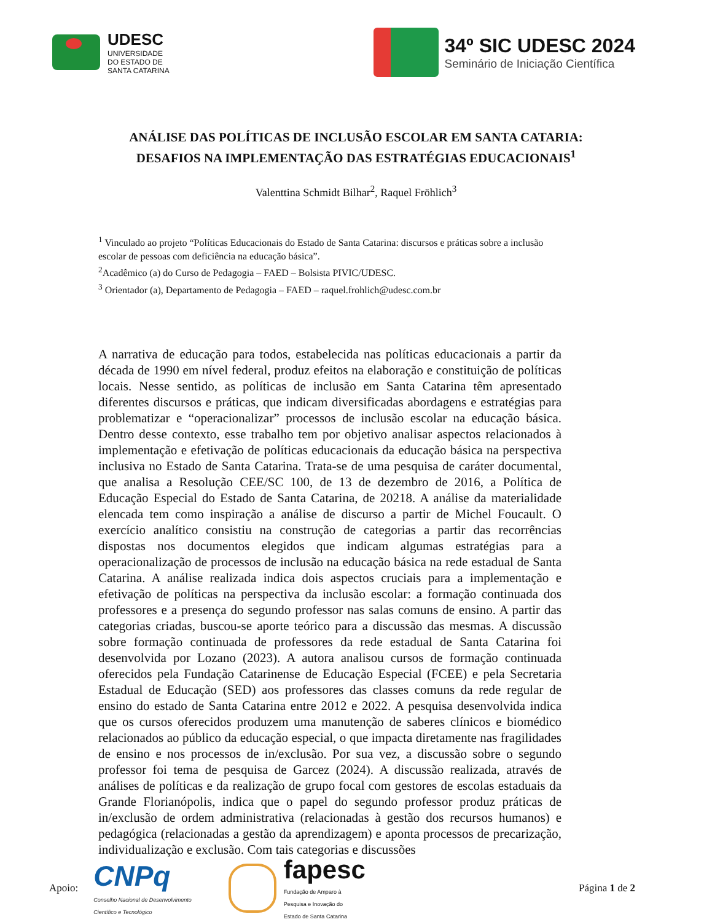UDESC
UNIVERSIDADE
DO ESTADO DE
SANTA CATARINA
34º SIC UDESC 2024
Seminário de Iniciação Científica
ANÁLISE DAS POLÍTICAS DE INCLUSÃO ESCOLAR EM SANTA CATARIA:
DESAFIOS NA IMPLEMENTAÇÃO DAS ESTRATÉGIAS EDUCACIONAIS<sup>1</sup>
Valenttina Schmidt Bilhar<sup>2</sup>, Raquel Fröhlich<sup>3</sup>
<sup>1</sup> Vinculado ao projeto “Políticas Educacionais do Estado de Santa Catarina: discursos e práticas sobre a inclusão escolar de pessoas com deficiência na educação básica”.
<sup>2</sup> Acadêmico (a) do Curso de Pedagogia – FAED – Bolsista PIVIC/UDESC.
<sup>3</sup> Orientador (a), Departamento de Pedagogia – FAED – raquel.frohlich@udesc.com.br
A narrativa de educação para todos, estabelecida nas políticas educacionais a partir da década de 1990 em nível federal, produz efeitos na elaboração e constituição de políticas locais. Nesse sentido, as políticas de inclusão em Santa Catarina têm apresentado diferentes discursos e práticas, que indicam diversificadas abordagens e estratégias para problematizar e “operacionalizar” processos de inclusão escolar na educação básica. Dentro desse contexto, esse trabalho tem por objetivo analisar aspectos relacionados à implementação e efetivação de políticas educacionais da educação básica na perspectiva inclusiva no Estado de Santa Catarina. Trata-se de uma pesquisa de caráter documental, que analisa a Resolução CEE/SC 100, de 13 de dezembro de 2016, a Política de Educação Especial do Estado de Santa Catarina, de 20218. A análise da materialidade elencada tem como inspiração a análise de discurso a partir de Michel Foucault. O exercício analítico consistiu na construção de categorias a partir das recorrências dispostas nos documentos elegidos que indicam algumas estratégias para a operacionalização de processos de inclusão na educação básica na rede estadual de Santa Catarina. A análise realizada indica dois aspectos cruciais para a implementação e efetivação de políticas na perspectiva da inclusão escolar: a formação continuada dos professores e a presença do segundo professor nas salas comuns de ensino. A partir das categorias criadas, buscou-se aporte teórico para a discussão das mesmas. A discussão sobre formação continuada de professores da rede estadual de Santa Catarina foi desenvolvida por Lozano (2023). A autora analisou cursos de formação continuada oferecidos pela Fundação Catarinense de Educação Especial (FCEE) e pela Secretaria Estadual de Educação (SED) aos professores das classes comuns da rede regular de ensino do estado de Santa Catarina entre 2012 e 2022. A pesquisa desenvolvida indica que os cursos oferecidos produzem uma manutenção de saberes clínicos e biomédico relacionados ao público da educação especial, o que impacta diretamente nas fragilidades de ensino e nos processos de in/exclusão. Por sua vez, a discussão sobre o segundo professor foi tema de pesquisa de Garcez (2024). A discussão realizada, através de análises de políticas e da realização de grupo focal com gestores de escolas estaduais da Grande Florianópolis, indica que o papel do segundo professor produz práticas de in/exclusão de ordem administrativa (relacionadas à gestão dos recursos humanos) e pedagógica (relacionadas a gestão da aprendizagem) e aponta processos de precarização, individualização e exclusão. Com tais categorias e discussões
Apoio:
CNPq
Conselho Nacional de Desenvolvimento
Científico e Tecnológico
fapesc
Fundação de Amparo à
Pesquisa e Inovação do
Estado de Santa Catarina
Página 1 de 2